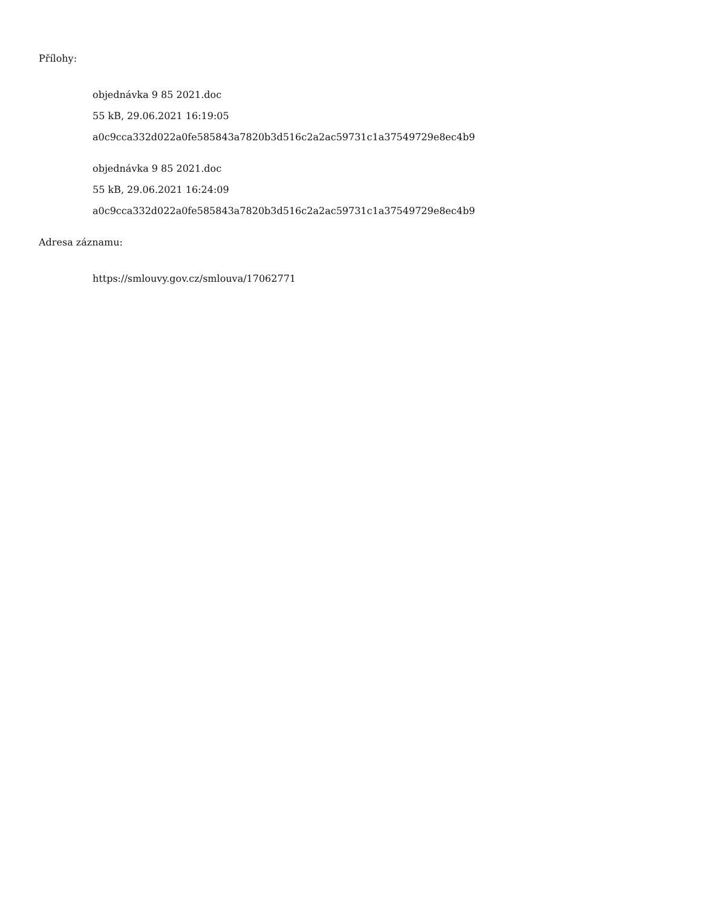Přílohy:
objednávka 9 85 2021.doc
55 kB, 29.06.2021 16:19:05
a0c9cca332d022a0fe585843a7820b3d516c2a2ac59731c1a37549729e8ec4b9
objednávka 9 85 2021.doc
55 kB, 29.06.2021 16:24:09
a0c9cca332d022a0fe585843a7820b3d516c2a2ac59731c1a37549729e8ec4b9
Adresa záznamu:
https://smlouvy.gov.cz/smlouva/17062771